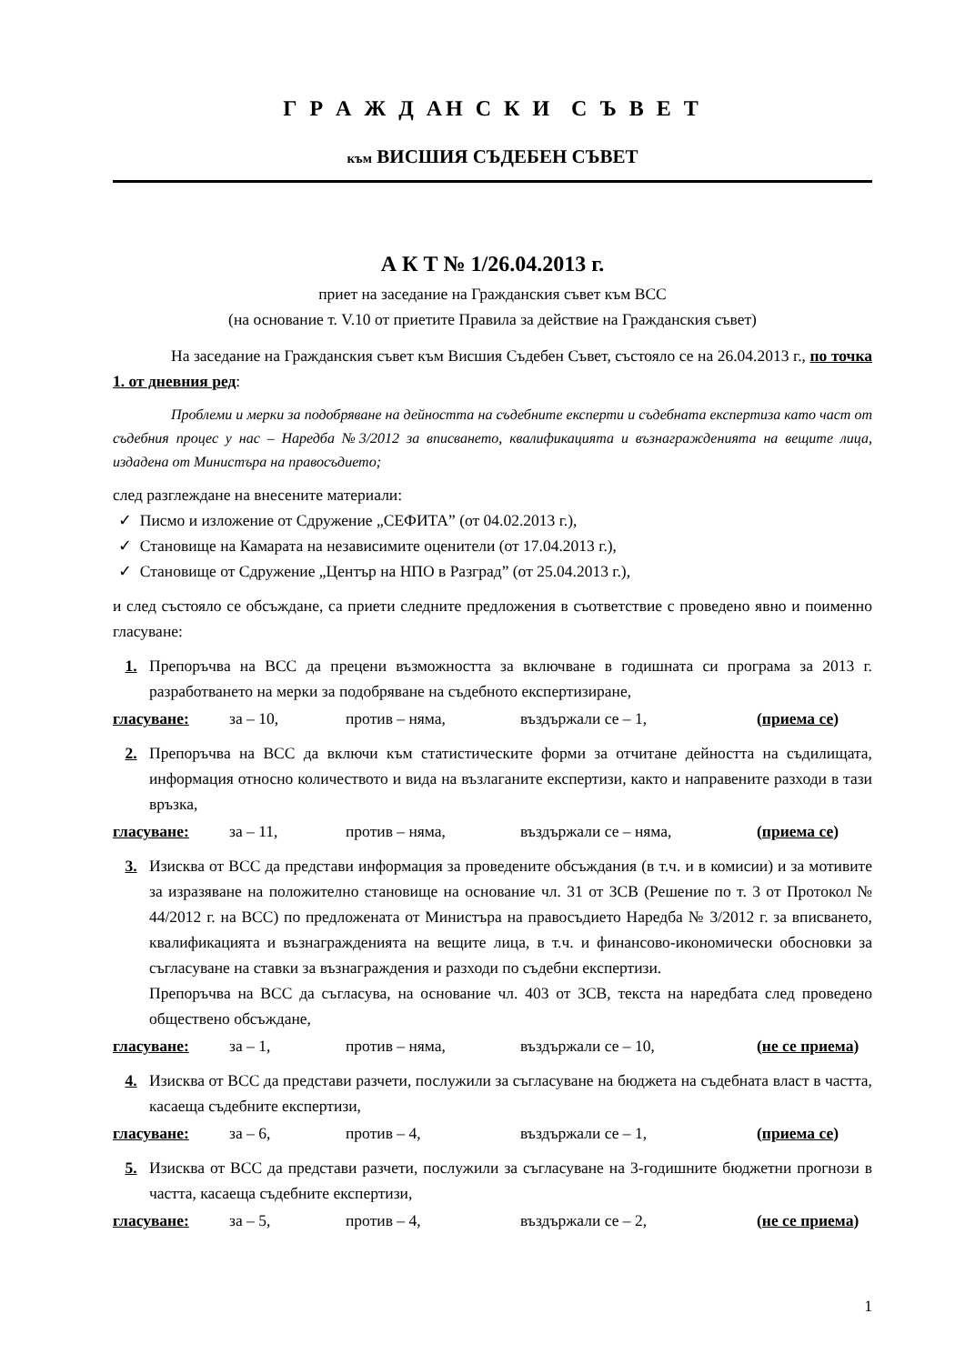Г Р А Ж Д АН С К И С Ъ В Е Т
към ВИСШИЯ СЪДЕБЕН СЪВЕТ
А К Т № 1/26.04.2013 г.
приет на заседание на Гражданския съвет към ВСС
(на основание т. V.10 от приетите Правила за действие на Гражданския съвет)
На заседание на Гражданския съвет към Висшия Съдебен Съвет, състояло се на 26.04.2013 г., по точка 1. от дневния ред:
Проблеми и мерки за подобряване на дейността на съдебните експерти и съдебната експертиза като част от съдебния процес у нас – Наредба №3/2012 за вписването, квалификацията и възнагражденията на вещите лица, издадена от Министъра на правосъдието;
след разглеждане на внесените материали:
✓ Писмо и изложение от Сдружение „СЕФИТА” (от 04.02.2013 г.),
✓ Становище на Камарата на независимите оценители (от 17.04.2013 г.),
✓ Становище от Сдружение „Център на НПО в Разград” (от 25.04.2013 г.),
и след състояло се обсъждане, са приети следните предложения в съответствие с проведено явно и поименно гласуване:
1. Препоръчва на ВСС да прецени възможността за включване в годишната си програма за 2013 г. разработването на мерки за подобряване на съдебното експертизиране,
гласуване: за – 10, против – няма, въздържали се – 1, (приема се)
2. Препоръчва на ВСС да включи към статистическите форми за отчитане дейността на съдилищата, информация относно количеството и вида на възлаганите експертизи, както и направените разходи в тази връзка,
гласуване: за – 11, против – няма, въздържали се – няма, (приема се)
3. Изисква от ВСС да представи информация за проведените обсъждания (в т.ч. и в комисии) и за мотивите за изразяване на положително становище на основание чл. 31 от ЗСВ (Решение по т. 3 от Протокол № 44/2012 г. на ВСС) по предложената от Министъра на правосъдието Наредба № 3/2012 г. за вписването, квалификацията и възнагражденията на вещите лица, в т.ч. и финансово-икономически обосновки за съгласуване на ставки за възнаграждения и разходи по съдебни експертизи.
Препоръчва на ВСС да съгласува, на основание чл. 403 от ЗСВ, текста на наредбата след проведено обществено обсъждане,
гласуване: за – 1, против – няма, въздържали се – 10, (не се приема)
4. Изисква от ВСС да представи разчети, послужили за съгласуване на бюджета на съдебната власт в частта, касаеща съдебните експертизи,
гласуване: за – 6, против – 4, въздържали се – 1, (приема се)
5. Изисква от ВСС да представи разчети, послужили за съгласуване на 3-годишните бюджетни прогнози в частта, касаеща съдебните експертизи,
гласуване: за – 5, против – 4, въздържали се – 2, (не се приема)
1